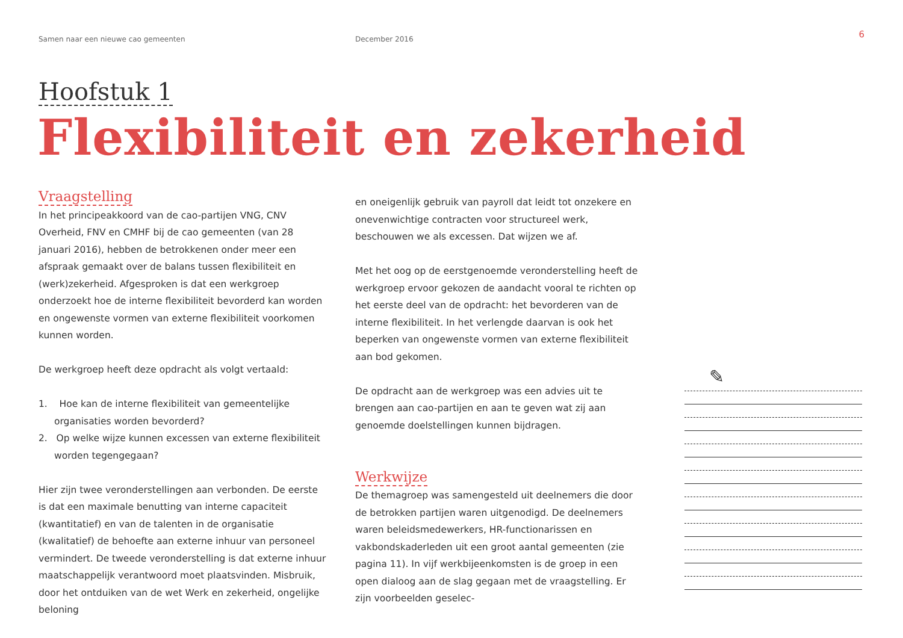Samen naar een nieuwe cao gemeenten December 2016
6
Hoofstuk 1
Flexibiliteit en zekerheid
Vraagstelling
In het principeakkoord van de cao-partijen VNG, CNV Overheid, FNV en CMHF bij de cao gemeenten (van 28 januari 2016), hebben de betrokkenen onder meer een afspraak gemaakt over de balans tussen flexibiliteit en (werk)zekerheid. Afgesproken is dat een werkgroep onderzoekt hoe de interne flexibiliteit bevorderd kan worden en ongewenste vormen van externe flexibiliteit voorkomen kunnen worden.
De werkgroep heeft deze opdracht als volgt vertaald:
1. Hoe kan de interne flexibiliteit van gemeentelijke organisaties worden bevorderd?
2. Op welke wijze kunnen excessen van externe flexibiliteit worden tegengegaan?
Hier zijn twee veronderstellingen aan verbonden. De eerste is dat een maximale benutting van interne capaciteit (kwantitatief) en van de talenten in de organisatie (kwalitatief) de behoefte aan externe inhuur van personeel vermindert. De tweede veronderstelling is dat externe inhuur maatschappelijk verantwoord moet plaatsvinden. Misbruik, door het ontduiken van de wet Werk en zekerheid, ongelijke beloning
en oneigenlijk gebruik van payroll dat leidt tot onzekere en onevenwichtige contracten voor structureel werk, beschouwen we als excessen. Dat wijzen we af.
Met het oog op de eerstgenoemde veronderstelling heeft de werkgroep ervoor gekozen de aandacht vooral te richten op het eerste deel van de opdracht: het bevorderen van de interne flexibiliteit. In het verlengde daarvan is ook het beperken van ongewenste vormen van externe flexibiliteit aan bod gekomen.
De opdracht aan de werkgroep was een advies uit te brengen aan cao-partijen en aan te geven wat zij aan genoemde doelstellingen kunnen bijdragen.
Werkwijze
De themagroep was samengesteld uit deelnemers die door de betrokken partijen waren uitgenodigd. De deelnemers waren beleidsmedewerkers, HR-functionarissen en vakbondskaderleden uit een groot aantal gemeenten (zie pagina 11). In vijf werkbijeenkomsten is de groep in een open dialoog aan de slag gegaan met de vraagstelling. Er zijn voorbeelden geselec-
✎